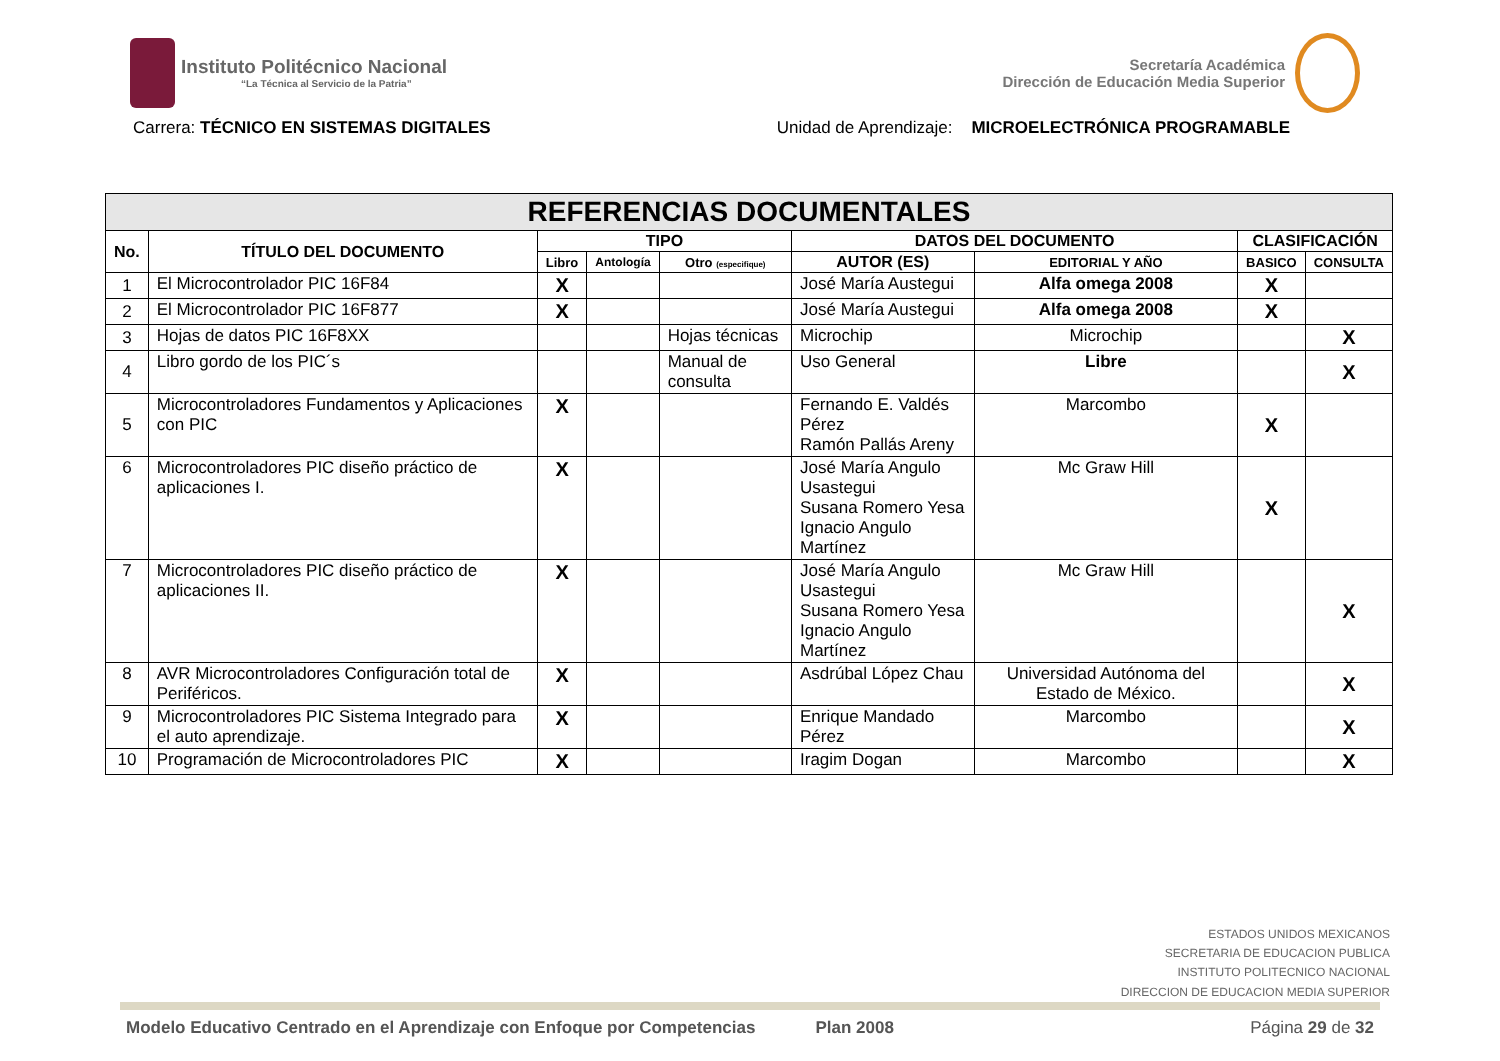Instituto Politécnico Nacional
“La Técnica al Servicio de la Patria”
Secretaría Académica
Dirección de Educación Media Superior
Carrera: TÉCNICO EN SISTEMAS DIGITALES
Unidad de Aprendizaje: MICROELECTRÓNICA PROGRAMABLE
| REFERENCIAS DOCUMENTALES | | | | | | | | |
| --- | --- | --- | --- | --- | --- | --- | --- | --- |
| No. | TÍTULO DEL DOCUMENTO | TIPO | | | DATOS DEL DOCUMENTO | | CLASIFICACIÓN | |
| | | Libro | Antología | Otro (especifique) | AUTOR (ES) | EDITORIAL Y AÑO | BASICO | CONSULTA |
| 1 | El Microcontrolador PIC 16F84 | X | | | José María Austegui | Alfa omega 2008 | X | |
| 2 | El Microcontrolador PIC 16F877 | X | | | José María Austegui | Alfa omega 2008 | X | |
| 3 | Hojas de datos PIC 16F8XX | | | Hojas técnicas | Microchip | Microchip | | X |
| 4 | Libro gordo de los PIC´s | | | Manual de consulta | Uso General | Libre | | X |
| 5 | Microcontroladores Fundamentos y Aplicaciones con PIC | X | | | Fernando E. Valdés Pérez Ramón Pallás Areny | Marcombo | X | |
| 6 | Microcontroladores PIC diseño práctico de aplicaciones I. | X | | | José María Angulo Usastegui Susana Romero Yesa Ignacio Angulo Martínez | Mc Graw Hill | X | |
| 7 | Microcontroladores PIC diseño práctico de aplicaciones II. | X | | | José María Angulo Usastegui Susana Romero Yesa Ignacio Angulo Martínez | Mc Graw Hill | | X |
| 8 | AVR Microcontroladores Configuración total de Periféricos. | X | | | Asdrúbal López Chau | Universidad Autónoma del Estado de México. | | X |
| 9 | Microcontroladores PIC Sistema Integrado para el auto aprendizaje. | X | | | Enrique Mandado Pérez | Marcombo | | X |
| 10 | Programación de Microcontroladores PIC | X | | | Iragim Dogan | Marcombo | | X |
ESTADOS UNIDOS MEXICANOS
SECRETARIA DE EDUCACION PUBLICA
INSTITUTO POLITECNICO NACIONAL
DIRECCION DE EDUCACION MEDIA SUPERIOR
Modelo Educativo Centrado en el Aprendizaje con Enfoque por Competencias Plan 2008 Página 29 de 32